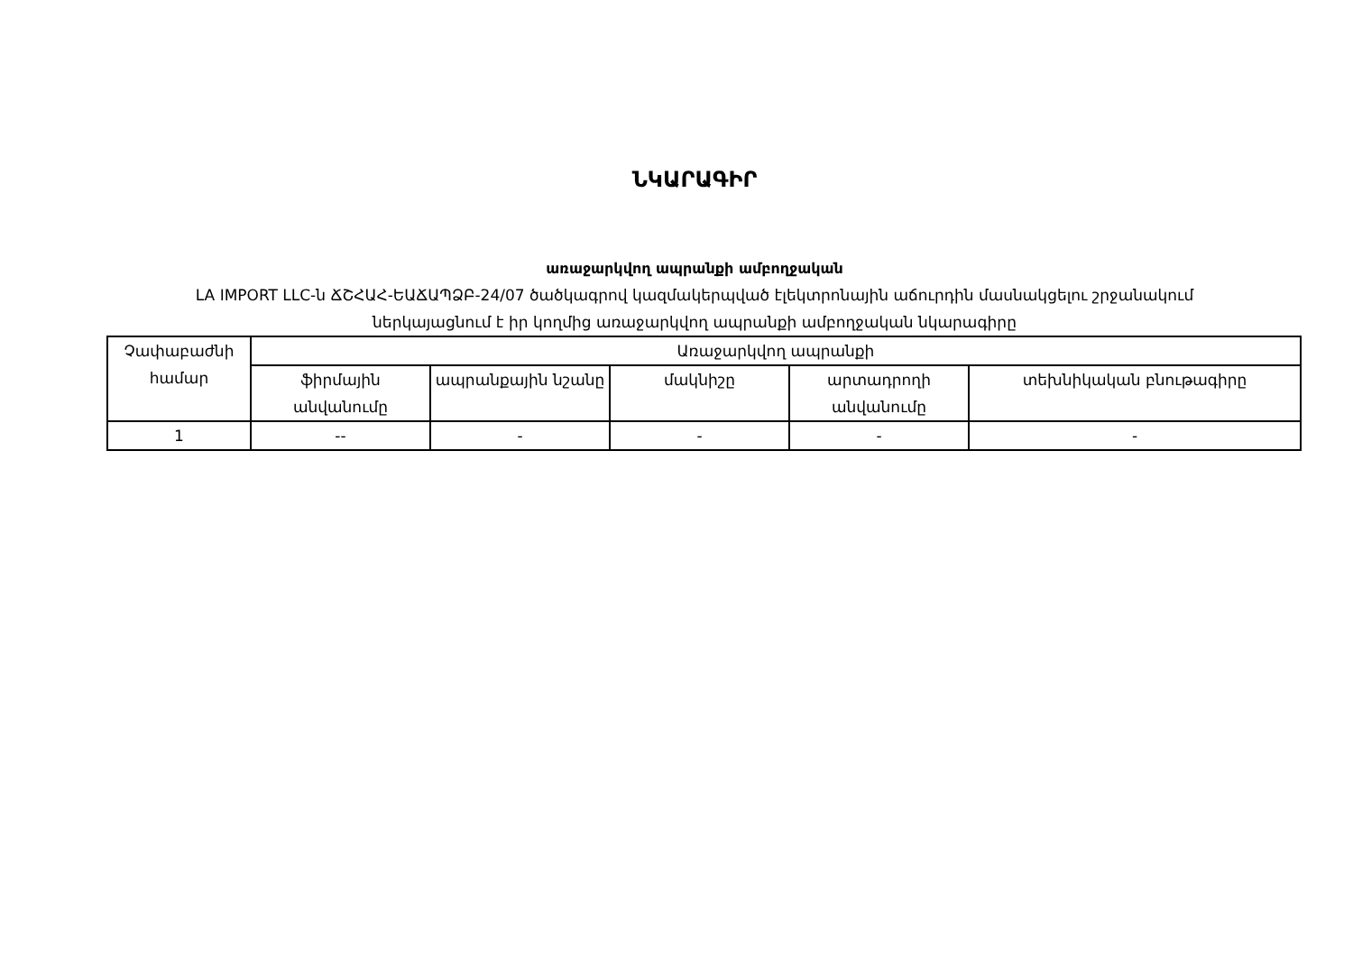ՆԿԱՐԱԳԻՐ
առաջարկվող ապրանքի ամբողջական
LA IMPORT LLC-ն ՃՇՀԱՀ-ԵԱՃԱՊՁԲ-24/07 ծածկագրով կազմակերպված էլեկտրոնային աճուրդին մասնակցելու շրջանակում ներկայացնում է իր կողմից առաջարկվող ապրանքի ամբողջական նկարագիրը
| Չափաբաժնի համար | Առաջարկվող ապրանքի | | | | |
| --- | --- | --- | --- | --- | --- |
| | ֆիրմային անվանումը | ապրանքային նշանը | մակնիշը | արտադրողի անվանումը | տեխնիկական բնութագիրը |
| 1 | -- | - | - | - | - |